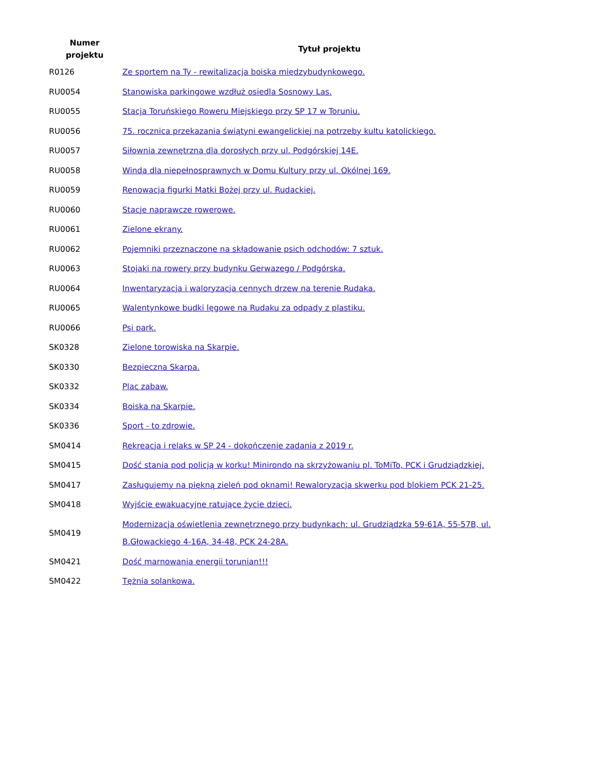| Numer projektu | Tytuł projektu |
| --- | --- |
| R0126 | Ze sportem na Ty - rewitalizacja boiska międzybudynkowego. |
| RU0054 | Stanowiska parkingowe wzdłuż osiedla Sosnowy Las. |
| RU0055 | Stacja Toruńskiego Roweru Miejskiego przy SP 17 w Toruniu. |
| RU0056 | 75. rocznica przekazania świątyni ewangelickiej na potrzeby kultu katolickiego. |
| RU0057 | Siłownia zewnętrzna dla dorosłych przy ul. Podgórskiej 14E. |
| RU0058 | Winda dla niepełnosprawnych w Domu Kultury przy ul. Okólnej 169. |
| RU0059 | Renowacja figurki Matki Bożej przy ul. Rudackiej. |
| RU0060 | Stacje naprawcze rowerowe. |
| RU0061 | Zielone ekrany. |
| RU0062 | Pojemniki przeznaczone na składowanie psich odchodów: 7 sztuk. |
| RU0063 | Stojaki na rowery przy budynku Gerwazego / Podgórska. |
| RU0064 | Inwentaryzacja i waloryzacja cennych drzew na terenie Rudaka. |
| RU0065 | Walentynkowe budki lęgowe na Rudaku za odpady z plastiku. |
| RU0066 | Psi park. |
| SK0328 | Zielone torowiska na Skarpie. |
| SK0330 | Bezpieczna Skarpa. |
| SK0332 | Plac zabaw. |
| SK0334 | Boiska na Skarpie. |
| SK0336 | Sport - to zdrowie. |
| SM0414 | Rekreacja i relaks w SP 24 - dokończenie zadania z 2019 r. |
| SM0415 | Dość stania pod policją w korku! Minirondo na skrzyżowaniu pl. ToMiTo, PCK i Grudziądzkiej. |
| SM0417 | Zasługujemy na piękną zieleń pod oknami! Rewaloryzacja skwerku pod blokiem PCK 21-25. |
| SM0418 | Wyjście ewakuacyjne ratujące życie dzieci. |
| SM0419 | Modernizacja oświetlenia zewnętrznego przy budynkach: ul. Grudziądzka 59-61A, 55-57B, ul. B.Głowackiego 4-16A, 34-48, PCK 24-28A. |
| SM0421 | Dość marnowania energii torunian!!! |
| SM0422 | Tężnia solankowa. |